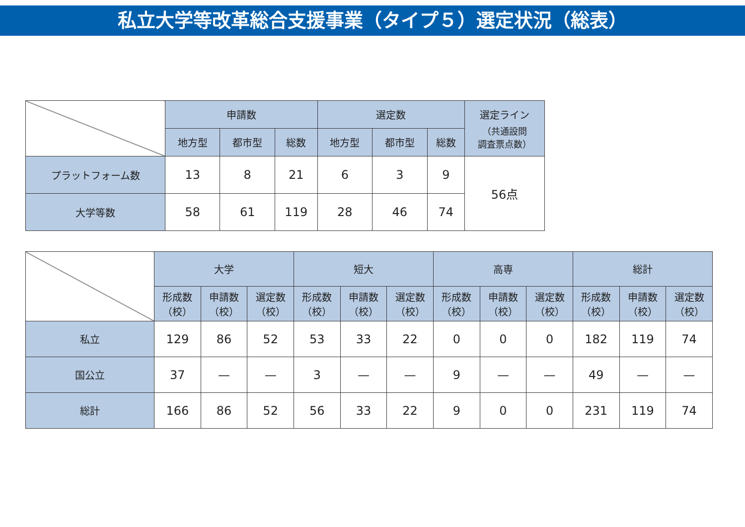私立大学等改革総合支援事業（タイプ５）選定状況（総表）
| | 申請数 | | | 選定数 | | | 選定ライン （共通設問 調査票点数） |
| | 地方型 | 都市型 | 総数 | 地方型 | 都市型 | 総数 | |
| プラットフォーム数 | 13 | 8 | 21 | 6 | 3 | 9 | 56点 |
| 大学等数 | 58 | 61 | 119 | 28 | 46 | 74 | |
| | 大学 | | | 短大 | | | 高専 | | | 総計 | | |
| | 形成数 （校） | 申請数 （校） | 選定数 （校） | 形成数 （校） | 申請数 （校） | 選定数 （校） | 形成数 （校） | 申請数 （校） | 選定数 （校） | 形成数 （校） | 申請数 （校） | 選定数 （校） |
| 私立 | 129 | 86 | 52 | 53 | 33 | 22 | 0 | 0 | 0 | 182 | 119 | 74 |
| 国公立 | 37 | — | — | 3 | — | — | 9 | — | — | 49 | — | — |
| 総計 | 166 | 86 | 52 | 56 | 33 | 22 | 9 | 0 | 0 | 231 | 119 | 74 |